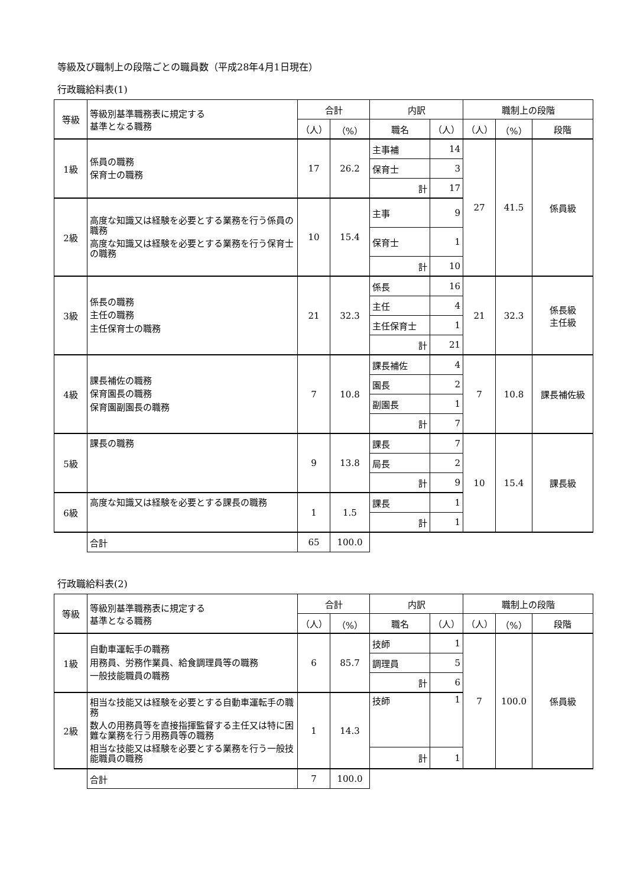等級及び職制上の段階ごとの職員数（平成28年4月1日現在）
行政職給料表(1)
| 等級 | 等級別基準職務表に規定する 基準となる職務 | 合計 | | 内訳 | | 職制上の段階 | | |
| --- | --- | --- | --- | --- | --- | --- | --- | --- |
| | | （人） | （%） | 職名 | （人） | （人） | （%） | 段階 |
| 1級 | 係員の職務 保育士の職務 | 17 | 26.2 | 主事補 | 14 | 27 | 41.5 | 係員級 |
| | | | | 保育士 | 3 | | | |
| | | | | 計 | 17 | | | |
| 2級 | 高度な知識又は経験を必要とする業務を行う係員の職務 高度な知識又は経験を必要とする業務を行う保育士の職務 | 10 | 15.4 | 主事 | 9 | | | |
| | | | | 保育士 | 1 | | | |
| | | | | 計 | 10 | | | |
| 3級 | 係長の職務 主任の職務 主任保育士の職務 | 21 | 32.3 | 係長 | 16 | 21 | 32.3 | 係長級 主任級 |
| | | | | 主任 | 4 | | | |
| | | | | 主任保育士 | 1 | | | |
| | | | | 計 | 21 | | | |
| 4級 | 課長補佐の職務 保育園長の職務 保育園副園長の職務 | 7 | 10.8 | 課長補佐 | 4 | 7 | 10.8 | 課長補佐級 |
| | | | | 園長 | 2 | | | |
| | | | | 副園長 | 1 | | | |
| | | | | 計 | 7 | | | |
| 5級 | 課長の職務 | 9 | 13.8 | 課長 | 7 | 10 | 15.4 | 課長級 |
| | | | | 局長 | 2 | | | |
| | | | | 計 | 9 | | | |
| 6級 | 高度な知識又は経験を必要とする課長の職務 | 1 | 1.5 | 課長 | 1 | | | |
| | | | | 計 | 1 | | | |
| | 合計 | 65 | 100.0 | | | | | |
行政職給料表(2)
| 等級 | 等級別基準職務表に規定する 基準となる職務 | 合計 | | 内訳 | | 職制上の段階 | | |
| --- | --- | --- | --- | --- | --- | --- | --- | --- |
| | | （人） | （%） | 職名 | （人） | （人） | （%） | 段階 |
| 1級 | 自動車運転手の職務 用務員、労務作業員、給食調理員等の職務 一般技能職員の職務 | 6 | 85.7 | 技師 | 1 | 7 | 100.0 | 係員級 |
| | | | | 調理員 | 5 | | | |
| | | | | 計 | 6 | | | |
| 2級 | 相当な技能又は経験を必要とする自動車運転手の職務 数人の用務員等を直接指揮監督する主任又は特に困難な業務を行う用務員等の職務 相当な技能又は経験を必要とする業務を行う一般技能職員の職務 | 1 | 14.3 | 技師 | 1 | | | |
| | | | | 計 | 1 | | | |
| | 合計 | 7 | 100.0 | | | | | |